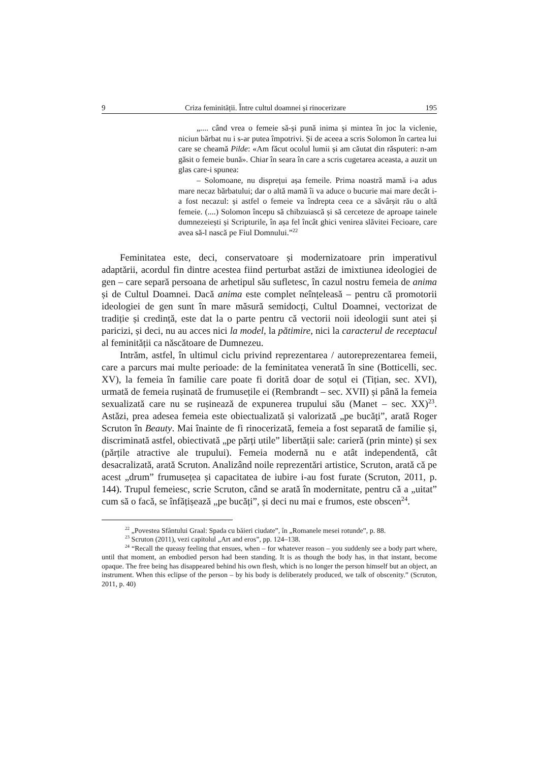9 Criza feminității. Între cultul doamnei și rinocerizare 195
„.... când vrea o femeie să-și pună inima și mintea în joc la viclenie, niciun bărbat nu i s-ar putea împotrivi. Și de aceea a scris Solomon în cartea lui care se cheamă Pilde: «Am făcut ocolul lumii și am căutat din răsputeri: n-am găsit o femeie bună». Chiar în seara în care a scris cugetarea aceasta, a auzit un glas care-i spunea:
– Solomoane, nu disprețui așa femeile. Prima noastră mamă i-a adus mare necaz bărbatului; dar o altă mamă îi va aduce o bucurie mai mare decât i-a fost necazul: și astfel o femeie va îndrepta ceea ce a săvârșit rău o altă femeie. (....) Solomon începu să chibzuiască și să cerceteze de aproape tainele dumnezeiești și Scripturile, în așa fel încât ghici venirea slăvitei Fecioare, care avea să-l nască pe Fiul Domnului.”<sup>22</sup>
Feminitatea este, deci, conservatoare și modernizatoare prin imperativul adaptării, acordul fin dintre acestea fiind perturbat astăzi de imixtiunea ideologiei de gen – care separă persoana de arhetipul său sufletesc, în cazul nostru femeia de anima și de Cultul Doamnei. Dacă anima este complet neînțeleasă – pentru că promotorii ideologiei de gen sunt în mare măsură semidocți, Cultul Doamnei, vectorizat de tradiție și credință, este dat la o parte pentru că vectorii noii ideologii sunt atei și paricizi, și deci, nu au acces nici la model, la pătimire, nici la caracterul de receptacul al feminității ca născătoare de Dumnezeu.
Intrăm, astfel, în ultimul ciclu privind reprezentarea / autoreprezentarea femeii, care a parcurs mai multe perioade: de la feminitatea venerată în sine (Botticelli, sec. XV), la femeia în familie care poate fi dorită doar de soțul ei (Tițian, sec. XVI), urmată de femeia rușinată de frumusețile ei (Rembrandt – sec. XVII) și până la femeia sexualizată care nu se rușinează de expunerea trupului său (Manet – sec. XX)<sup>23</sup>. Astăzi, prea adesea femeia este obiectualizată și valorizată „pe bucăți”, arată Roger Scruton în Beauty. Mai înainte de fi rinocerizată, femeia a fost separată de familie și, discriminată astfel, obiectivată „pe părți utile” libertății sale: carieră (prin minte) și sex (părțile atractive ale trupului). Femeia modernă nu e atât independentă, cât desacralizată, arată Scruton. Analizând noile reprezentări artistice, Scruton, arată că pe acest „drum” frumusețea și capacitatea de iubire i-au fost furate (Scruton, 2011, p. 144). Trupul femeiesc, scrie Scruton, când se arată în modernitate, pentru că a „uitat” cum să o facă, se înfățișează „pe bucăți”, și deci nu mai e frumos, este obscen<sup>24</sup>.
<sup>22</sup> „Povestea Sfântului Graal: Spada cu băieri ciudate”, în „Romanele mesei rotunde”, p. 88.
<sup>23</sup> Scruton (2011), vezi capitolul „Art and eros”, pp. 124–138.
<sup>24</sup> “Recall the queasy feeling that ensues, when – for whatever reason – you suddenly see a body part where, until that moment, an embodied person had been standing. It is as though the body has, in that instant, become opaque. The free being has disappeared behind his own flesh, which is no longer the person himself but an object, an instrument. When this eclipse of the person – by his body is deliberately produced, we talk of obscenity.” (Scruton, 2011, p. 40)